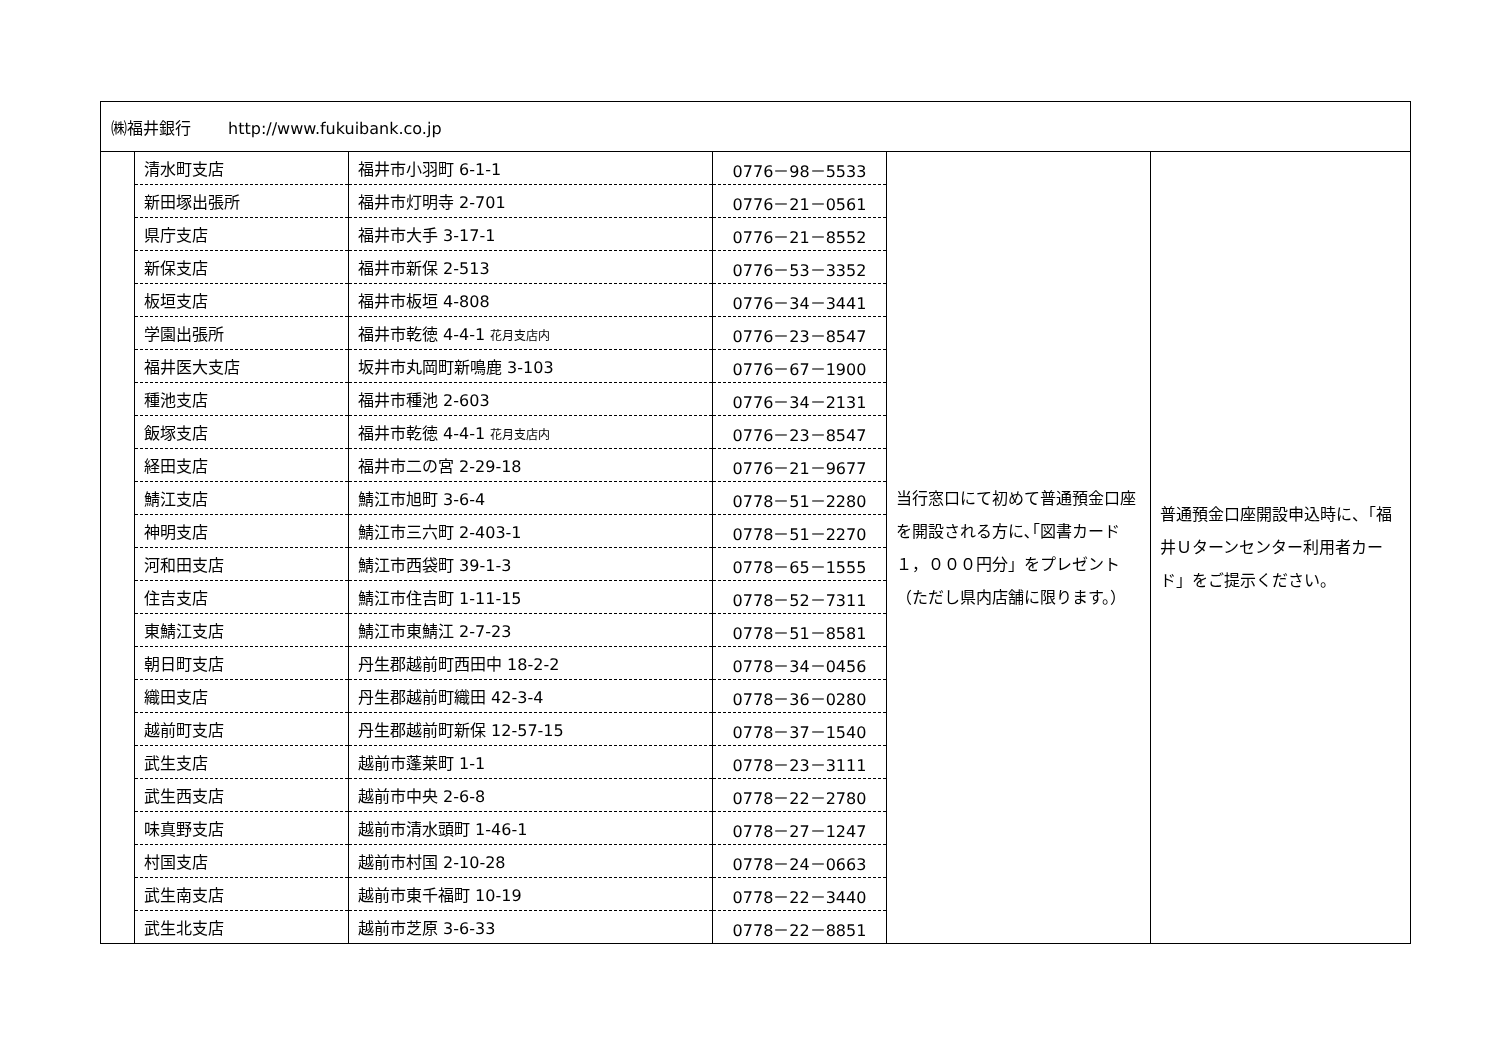| ㈱福井銀行 http://www.fukuibank.co.jp | | | | | |
| | 清水町支店 | 福井市小羽町 6-1-1 | 0776－98－5533 | 当行窓口にて初めて普通預金口座を開設される方に､｢図書カード１，０００円分」をプレゼント （ただし県内店舗に限ります。） | 普通預金口座開設申込時に、「福井Ｕターンセンター利用者カード」をご提示ください。 |
| | 新田塚出張所 | 福井市灯明寺 2-701 | 0776－21－0561 | | |
| | 県庁支店 | 福井市大手 3-17-1 | 0776－21－8552 | | |
| | 新保支店 | 福井市新保 2-513 | 0776－53－3352 | | |
| | 板垣支店 | 福井市板垣 4-808 | 0776－34－3441 | | |
| | 学園出張所 | 福井市乾徳 4-4-1 花月支店内 | 0776－23－8547 | | |
| | 福井医大支店 | 坂井市丸岡町新鳴鹿 3-103 | 0776－67－1900 | | |
| | 種池支店 | 福井市種池 2-603 | 0776－34－2131 | | |
| | 飯塚支店 | 福井市乾徳 4-4-1 花月支店内 | 0776－23－8547 | | |
| | 経田支店 | 福井市二の宮 2-29-18 | 0776－21－9677 | | |
| | 鯖江支店 | 鯖江市旭町 3-6-4 | 0778－51－2280 | | |
| | 神明支店 | 鯖江市三六町 2-403-1 | 0778－51－2270 | | |
| | 河和田支店 | 鯖江市西袋町 39-1-3 | 0778－65－1555 | | |
| | 住吉支店 | 鯖江市住吉町 1-11-15 | 0778－52－7311 | | |
| | 東鯖江支店 | 鯖江市東鯖江 2-7-23 | 0778－51－8581 | | |
| | 朝日町支店 | 丹生郡越前町西田中 18-2-2 | 0778－34－0456 | | |
| | 織田支店 | 丹生郡越前町織田 42-3-4 | 0778－36－0280 | | |
| | 越前町支店 | 丹生郡越前町新保 12-57-15 | 0778－37－1540 | | |
| | 武生支店 | 越前市蓬莱町 1-1 | 0778－23－3111 | | |
| | 武生西支店 | 越前市中央 2-6-8 | 0778－22－2780 | | |
| | 味真野支店 | 越前市清水頭町 1-46-1 | 0778－27－1247 | | |
| | 村国支店 | 越前市村国 2-10-28 | 0778－24－0663 | | |
| | 武生南支店 | 越前市東千福町 10-19 | 0778－22－3440 | | |
| | 武生北支店 | 越前市芝原 3-6-33 | 0778－22－8851 | | |